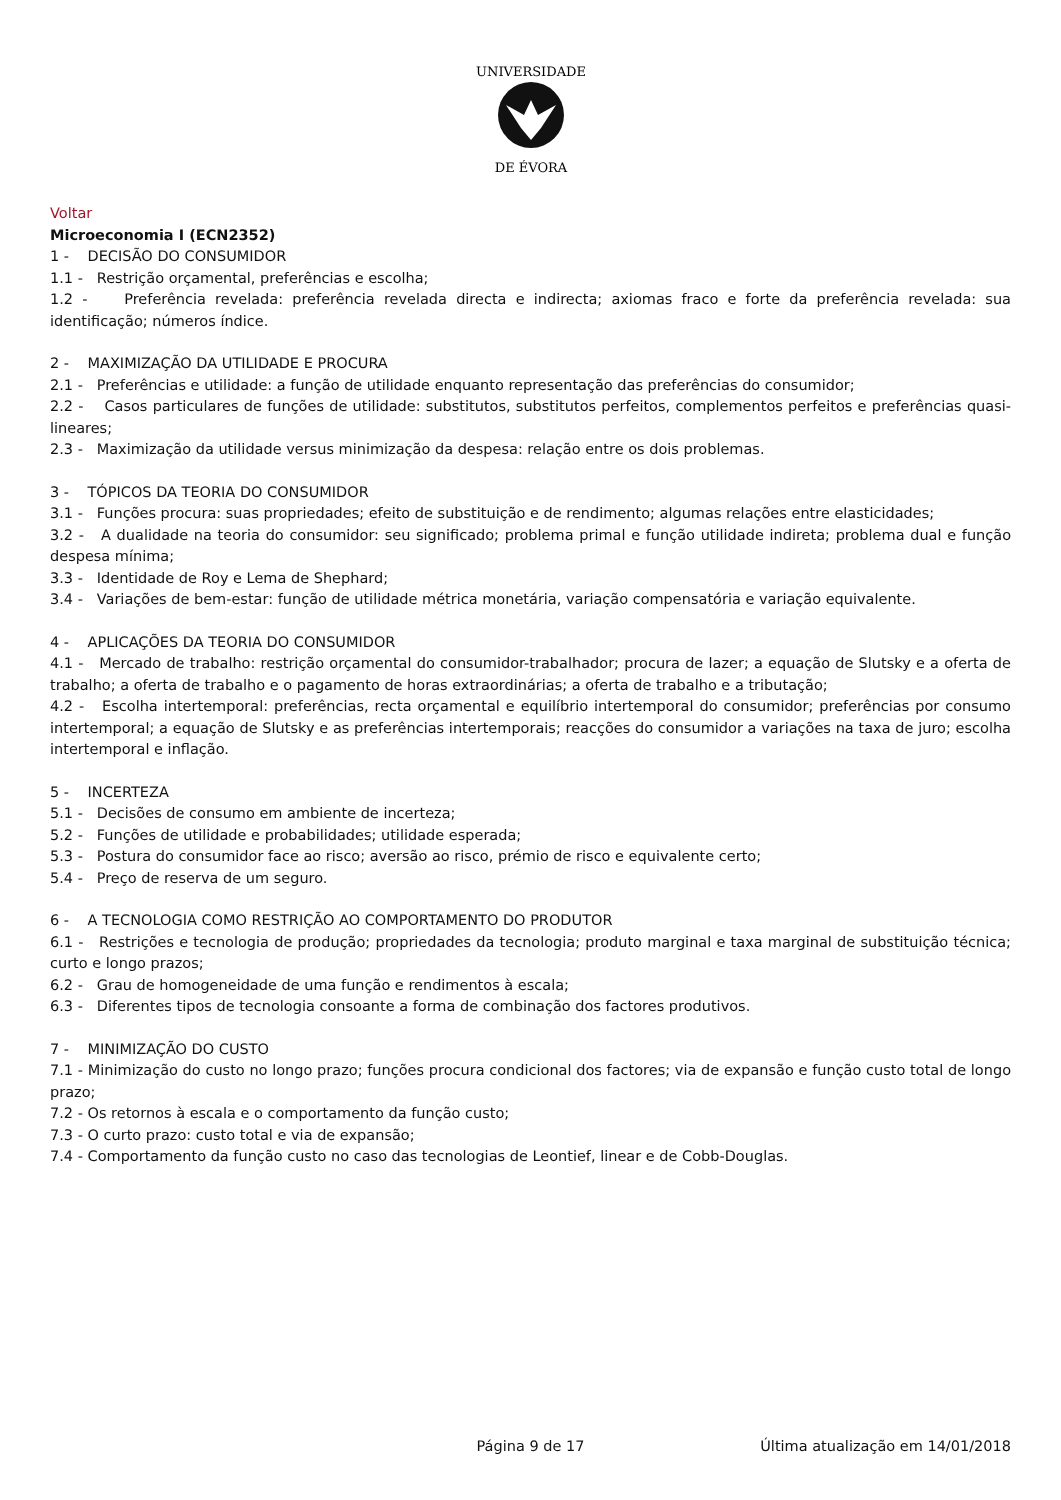UNIVERSIDADE
DE ÉVORA
Voltar
Microeconomia I (ECN2352)
1 - DECISÃO DO CONSUMIDOR
1.1 - Restrição orçamental, preferências e escolha;
1.2 - Preferência revelada: preferência revelada directa e indirecta; axiomas fraco e forte da preferência revelada: sua identificação; números índice.
2 - MAXIMIZAÇÃO DA UTILIDADE E PROCURA
2.1 - Preferências e utilidade: a função de utilidade enquanto representação das preferências do consumidor;
2.2 - Casos particulares de funções de utilidade: substitutos, substitutos perfeitos, complementos perfeitos e preferências quasi-lineares;
2.3 - Maximização da utilidade versus minimização da despesa: relação entre os dois problemas.
3 - TÓPICOS DA TEORIA DO CONSUMIDOR
3.1 - Funções procura: suas propriedades; efeito de substituição e de rendimento; algumas relações entre elasticidades;
3.2 - A dualidade na teoria do consumidor: seu significado; problema primal e função utilidade indireta; problema dual e função despesa mínima;
3.3 - Identidade de Roy e Lema de Shephard;
3.4 - Variações de bem-estar: função de utilidade métrica monetária, variação compensatória e variação equivalente.
4 - APLICAÇÕES DA TEORIA DO CONSUMIDOR
4.1 - Mercado de trabalho: restrição orçamental do consumidor-trabalhador; procura de lazer; a equação de Slutsky e a oferta de trabalho; a oferta de trabalho e o pagamento de horas extraordinárias; a oferta de trabalho e a tributação;
4.2 - Escolha intertemporal: preferências, recta orçamental e equilíbrio intertemporal do consumidor; preferências por consumo intertemporal; a equação de Slutsky e as preferências intertemporais; reacções do consumidor a variações na taxa de juro; escolha intertemporal e inflação.
5 - INCERTEZA
5.1 - Decisões de consumo em ambiente de incerteza;
5.2 - Funções de utilidade e probabilidades; utilidade esperada;
5.3 - Postura do consumidor face ao risco; aversão ao risco, prémio de risco e equivalente certo;
5.4 - Preço de reserva de um seguro.
6 - A TECNOLOGIA COMO RESTRIÇÃO AO COMPORTAMENTO DO PRODUTOR
6.1 - Restrições e tecnologia de produção; propriedades da tecnologia; produto marginal e taxa marginal de substituição técnica; curto e longo prazos;
6.2 - Grau de homogeneidade de uma função e rendimentos à escala;
6.3 - Diferentes tipos de tecnologia consoante a forma de combinação dos factores produtivos.
7 - MINIMIZAÇÃO DO CUSTO
7.1 - Minimização do custo no longo prazo; funções procura condicional dos factores; via de expansão e função custo total de longo prazo;
7.2 - Os retornos à escala e o comportamento da função custo;
7.3 - O curto prazo: custo total e via de expansão;
7.4 - Comportamento da função custo no caso das tecnologias de Leontief, linear e de Cobb-Douglas.
Página 9 de 17 Última atualização em 14/01/2018